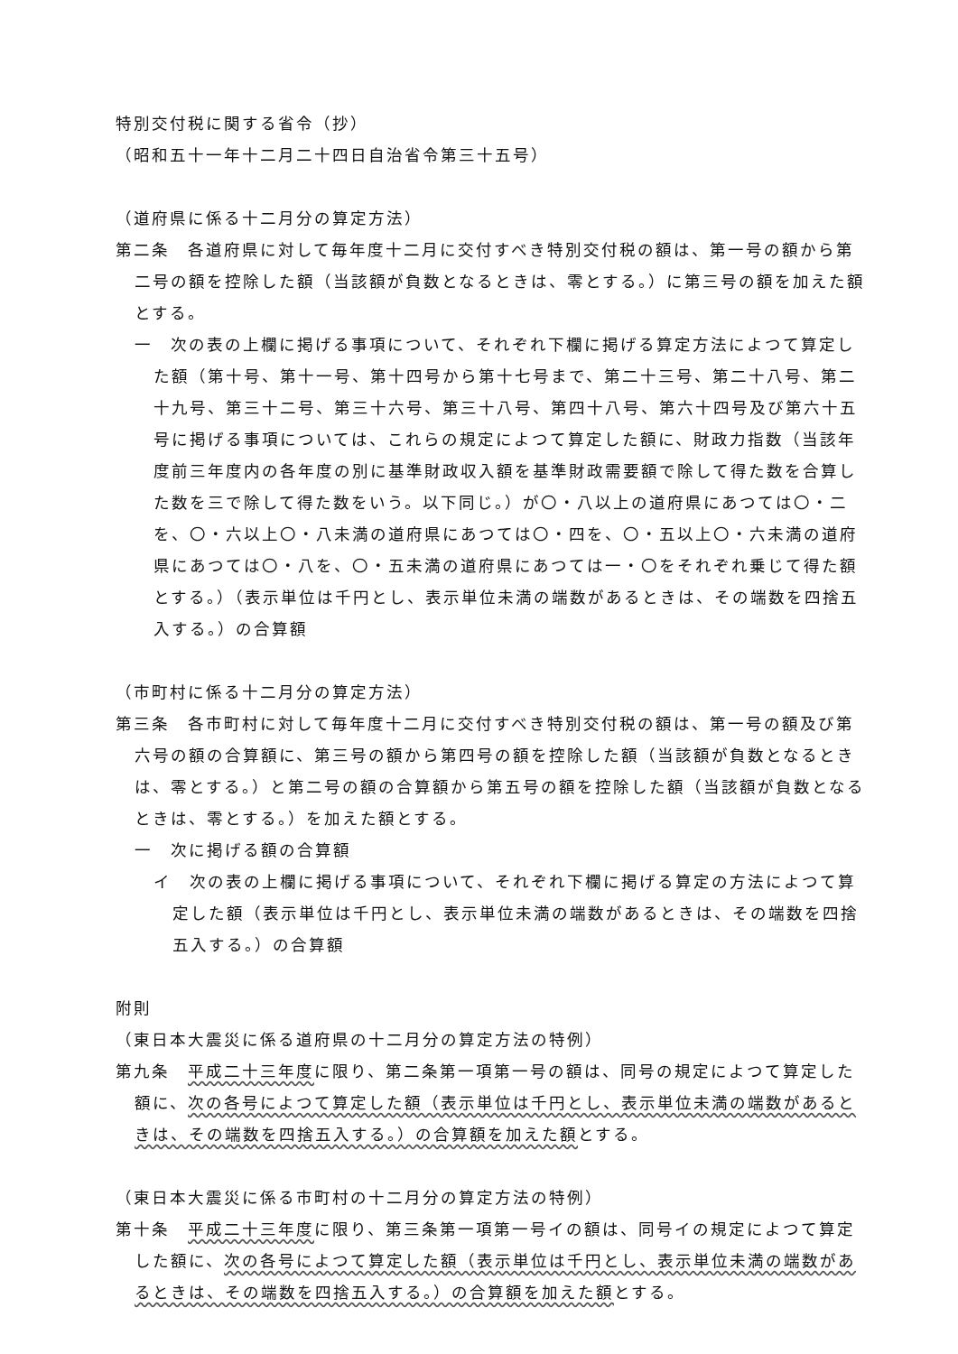特別交付税に関する省令（抄）
（昭和五十一年十二月二十四日自治省令第三十五号）
（道府県に係る十二月分の算定方法）
第二条　各道府県に対して毎年度十二月に交付すべき特別交付税の額は、第一号の額から第二号の額を控除した額（当該額が負数となるときは、零とする。）に第三号の額を加えた額とする。
一　次の表の上欄に掲げる事項について、それぞれ下欄に掲げる算定方法によつて算定した額（第十号、第十一号、第十四号から第十七号まで、第二十三号、第二十八号、第二十九号、第三十二号、第三十六号、第三十八号、第四十八号、第六十四号及び第六十五号に掲げる事項については、これらの規定によつて算定した額に、財政力指数（当該年度前三年度内の各年度の別に基準財政収入額を基準財政需要額で除して得た数を合算した数を三で除して得た数をいう。以下同じ。）が〇・八以上の道府県にあつては〇・二を、〇・六以上〇・八未満の道府県にあつては〇・四を、〇・五以上〇・六未満の道府県にあつては〇・八を、〇・五未満の道府県にあつては一・〇をそれぞれ乗じて得た額とする。）（表示単位は千円とし、表示単位未満の端数があるときは、その端数を四捨五入する。）の合算額
（市町村に係る十二月分の算定方法）
第三条　各市町村に対して毎年度十二月に交付すべき特別交付税の額は、第一号の額及び第六号の額の合算額に、第三号の額から第四号の額を控除した額（当該額が負数となるときは、零とする。）と第二号の額の合算額から第五号の額を控除した額（当該額が負数となるときは、零とする。）を加えた額とする。
一　次に掲げる額の合算額
イ　次の表の上欄に掲げる事項について、それぞれ下欄に掲げる算定の方法によつて算定した額（表示単位は千円とし、表示単位未満の端数があるときは、その端数を四捨五入する。）の合算額
附則
（東日本大震災に係る道府県の十二月分の算定方法の特例）
第九条　平成二十三年度に限り、第二条第一項第一号の額は、同号の規定によつて算定した額に、次の各号によつて算定した額（表示単位は千円とし、表示単位未満の端数があるときは、その端数を四捨五入する。）の合算額を加えた額とする。
（東日本大震災に係る市町村の十二月分の算定方法の特例）
第十条　平成二十三年度に限り、第三条第一項第一号イの額は、同号イの規定によつて算定した額に、次の各号によつて算定した額（表示単位は千円とし、表示単位未満の端数があるときは、その端数を四捨五入する。）の合算額を加えた額とする。